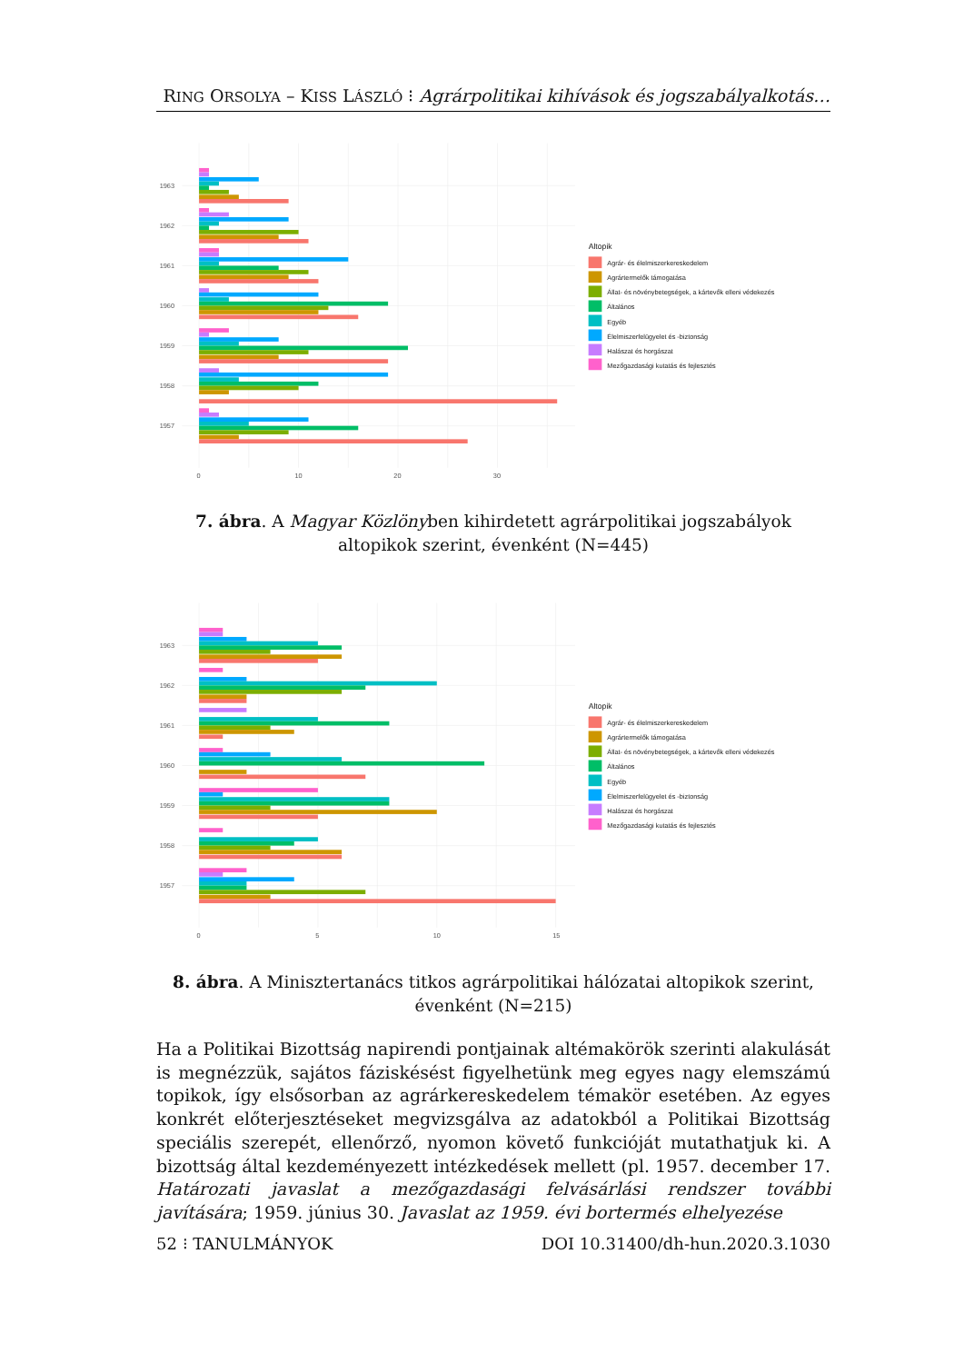RING ORSOLYA – KISS LÁSZLÓ ⁝ Agrárpolitikai kihívások és jogszabályalkotás…
1963
1962
1961
1960
1959
1958
1957
0
10
20
30
Altopik
Agrár- és élelmiszerkereskedelem
Agrártermelők támogatása
Állat- és növénybetegségek, a kártevők elleni védekezés
Általános
Egyéb
Élelmiszerfelügyelet és -biztonság
Halászat és horgászat
Mezőgazdasági kutatás és fejlesztés
7. ábra. A Magyar Közlönyben kihirdetett agrárpolitikai jogszabályok altopikok szerint, évenként (N=445)
1963
1962
1961
1960
1959
1958
1957
0
5
10
15
Altopik
Agrár- és élelmiszerkereskedelem
Agrártermelők támogatása
Állat- és növénybetegségek, a kártevők elleni védekezés
Általános
Egyéb
Élelmiszerfelügyelet és -biztonság
Halászat és horgászat
Mezőgazdasági kutatás és fejlesztés
8. ábra. A Minisztertanács titkos agrárpolitikai hálózatai altopikok szerint, évenként (N=215)
Ha a Politikai Bizottság napirendi pontjainak altémakörök szerinti alakulását is megnézzük, sajátos fáziskésést figyelhetünk meg egyes nagy elemszámú topikok, így elsősorban az agrárkereskedelem témakör esetében. Az egyes konkrét előterjesztéseket megvizsgálva az adatokból a Politikai Bizottság speciális szerepét, ellenőrző, nyomon követő funkcióját mutathatjuk ki. A bizottság által kezdeményezett intézkedések mellett (pl. 1957. december 17. Határozati javaslat a mezőgazdasági felvásárlási rendszer további javítására; 1959. június 30. Javaslat az 1959. évi bortermés elhelyezése
52 ⁝ TANULMÁNYOK DOI 10.31400/dh-hun.2020.3.1030